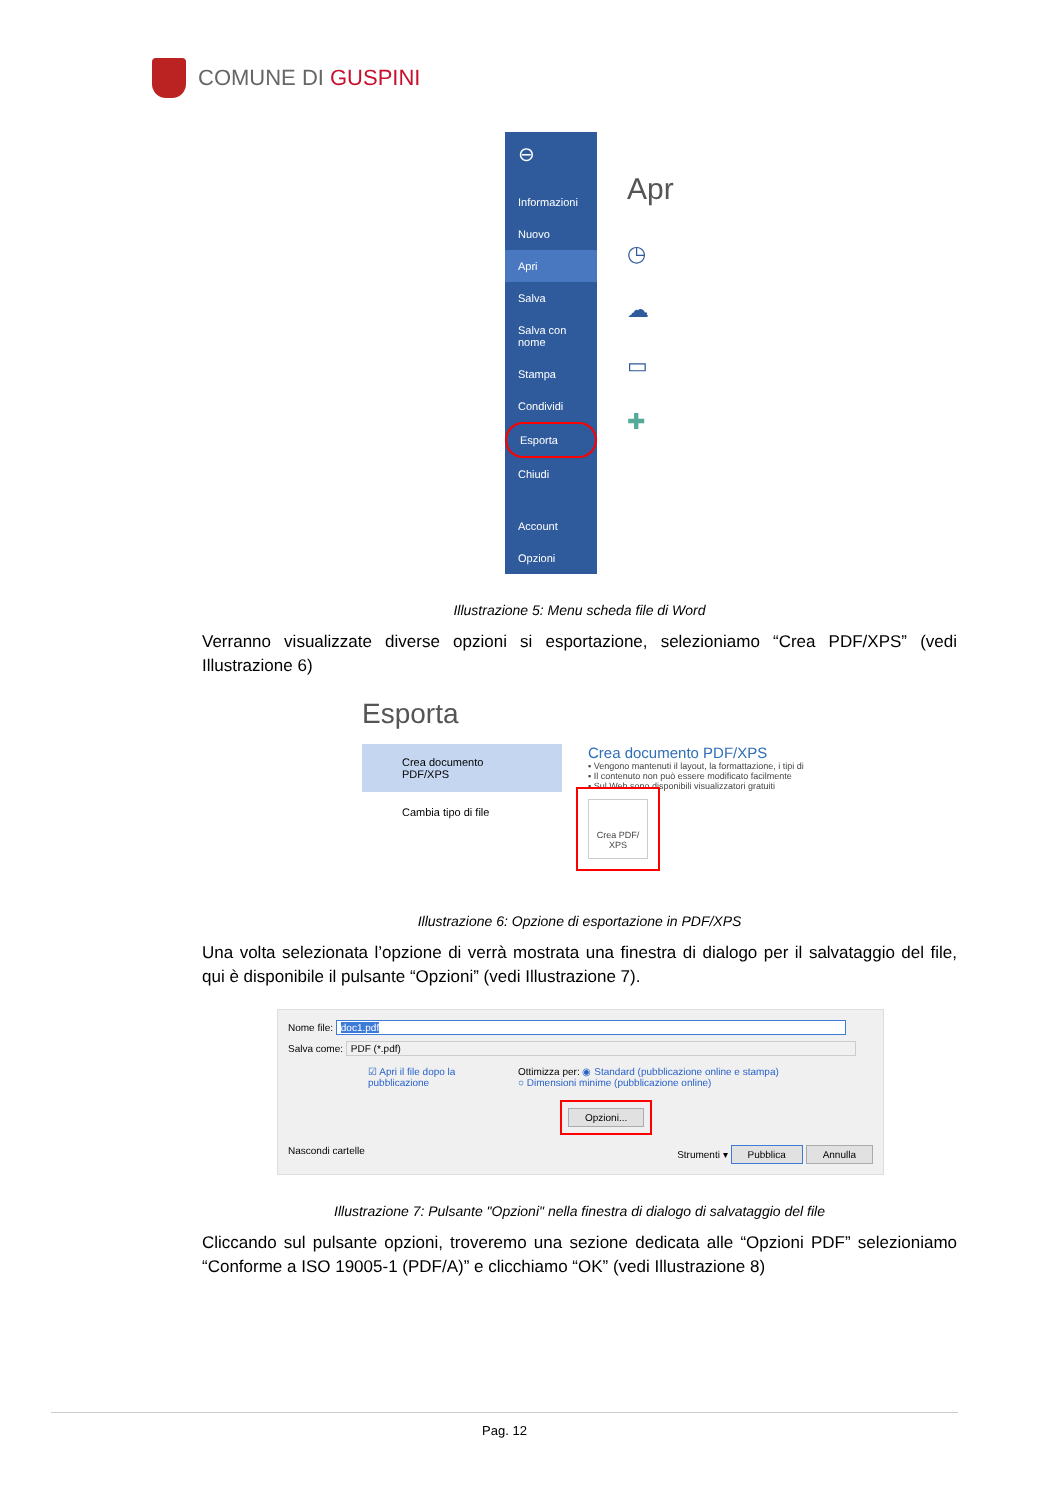COMUNE DI GUSPINI
⊖
Informazioni
Nuovo
Apri
Salva
Salva con nome
Stampa
Condividi
Esporta
Chiudi
Account
Opzioni
Apr
◷
☁
▭
✚
Illustrazione 5: Menu scheda file di Word
Verranno visualizzate diverse opzioni si esportazione, selezioniamo “Crea PDF/XPS” (vedi Illustrazione 6)
Esporta
Crea documento PDF/XPS
Cambia tipo di file
Crea documento PDF/XPS
▪ Vengono mantenuti il layout, la formattazione, i tipi di
▪ Il contenuto non può essere modificato facilmente
▪ Sul Web sono disponibili visualizzatori gratuiti
Crea PDF/ XPS
Illustrazione 6: Opzione di esportazione in PDF/XPS
Una volta selezionata l’opzione di verrà mostrata una finestra di dialogo per il salvataggio del file, qui è disponibile il pulsante “Opzioni” (vedi Illustrazione 7).
Nome file: doc1.pdf
Salva come: PDF (*.pdf)
☑ Apri il file dopo la pubblicazione
Ottimizza per: ◉ Standard (pubblicazione online e stampa)
○ Dimensioni minime (pubblicazione online)
Opzioni...
Nascondi cartelle Strumenti ▾ Pubblica Annulla
Illustrazione 7: Pulsante "Opzioni" nella finestra di dialogo di salvataggio del file
Cliccando sul pulsante opzioni, troveremo una sezione dedicata alle “Opzioni PDF” selezioniamo “Conforme a ISO 19005-1 (PDF/A)” e clicchiamo “OK” (vedi Illustrazione 8)
Pag. 12